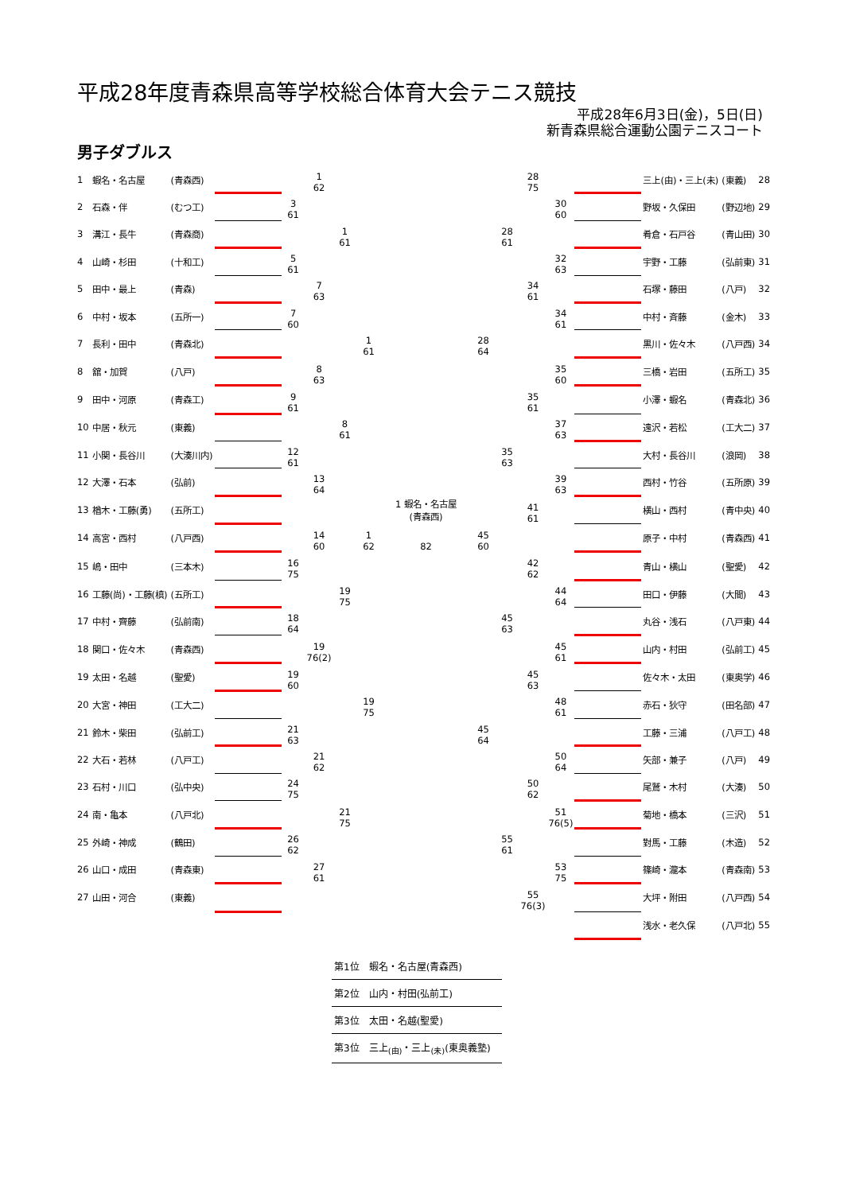平成28年度青森県高等学校総合体育大会テニス競技
平成28年6月3日(金)，5日(日)
新青森県総合運動公園テニスコート
男子ダブルス
| 1 | 蝦名・名古屋 | (青森西) | | | 1 62 | | | | | | 28 75 | | | 三上(由)・三上(未) | (東義) | 28 |
| 2 | 石森・伴 | (むつ工) | | 3 61 | | | | | | | | 30 60 | | 野坂・久保田 | (野辺地) | 29 |
| 3 | 溝江・長牛 | (青森商) | | | | 1 61 | | | | 28 61 | | | | 肴倉・石戸谷 | (青山田) | 30 |
| 4 | 山崎・杉田 | (十和工) | | 5 61 | | | | | | | | 32 63 | | 宇野・工藤 | (弘前東) | 31 |
| 5 | 田中・最上 | (青森) | | | 7 63 | | | | | | 34 61 | | | 石塚・藤田 | (八戸) | 32 |
| 6 | 中村・坂本 | (五所一) | | 7 60 | | | | | | | | 34 61 | | 中村・斉藤 | (金木) | 33 |
| 7 | 長利・田中 | (青森北) | | | | | 1 61 | | 28 64 | | | | | 黒川・佐々木 | (八戸西) | 34 |
| 8 | 舘・加賀 | (八戸) | | | 8 63 | | | | | | | 35 60 | | 三橋・岩田 | (五所工) | 35 |
| 9 | 田中・河原 | (青森工) | | 9 61 | | | | | | | 35 61 | | | 小澤・蝦名 | (青森北) | 36 |
| 10 | 中居・秋元 | (東義) | | | | 8 61 | | | | | | 37 63 | | 遠沢・若松 | (工大二) | 37 |
| 11 | 小関・長谷川 | (大湊川内) | | 12 61 | | | | | | 35 63 | | | | 大村・長谷川 | (浪岡) | 38 |
| 12 | 大澤・石本 | (弘前) | | | 13 64 | | | | | | | 39 63 | | 西村・竹谷 | (五所原) | 39 |
| 13 | 楢木・工藤(勇) | (五所工) | | | | | | 1 蝦名・名古屋 (青森西) | | | 41 61 | | | 横山・西村 | (青中央) | 40 |
| 14 | 高宮・西村 | (八戸西) | | | 14 60 | | 1 62 | 82 | 45 60 | | | | | 原子・中村 | (青森西) | 41 |
| 15 | 嶋・田中 | (三本木) | | 16 75 | | | | | | | 42 62 | | | 青山・横山 | (聖愛) | 42 |
| 16 | 工藤(尚)・工藤(槙) | (五所工) | | | | 19 75 | | | | | | 44 64 | | 田口・伊藤 | (大間) | 43 |
| 17 | 中村・齊藤 | (弘前南) | | 18 64 | | | | | | 45 63 | | | | 丸谷・浅石 | (八戸東) | 44 |
| 18 | 関口・佐々木 | (青森西) | | | 19 76(2) | | | | | | | 45 61 | | 山内・村田 | (弘前工) | 45 |
| 19 | 太田・名越 | (聖愛) | | 19 60 | | | | | | | 45 63 | | | 佐々木・太田 | (東奥学) | 46 |
| 20 | 大宮・神田 | (工大二) | | | | | 19 75 | | | | | 48 61 | | 赤石・狄守 | (田名部) | 47 |
| 21 | 鈴木・柴田 | (弘前工) | | 21 63 | | | | | 45 64 | | | | | 工藤・三浦 | (八戸工) | 48 |
| 22 | 大石・若林 | (八戸工) | | | 21 62 | | | | | | | 50 64 | | 矢部・兼子 | (八戸) | 49 |
| 23 | 石村・川口 | (弘中央) | | 24 75 | | | | | | | 50 62 | | | 尾鷲・木村 | (大湊) | 50 |
| 24 | 南・亀本 | (八戸北) | | | | 21 75 | | | | | | 51 76(5) | | 菊地・橋本 | (三沢) | 51 |
| 25 | 外崎・神成 | (鶴田) | | 26 62 | | | | | | 55 61 | | | | 對馬・工藤 | (木造) | 52 |
| 26 | 山口・成田 | (青森東) | | | 27 61 | | | | | | | 53 75 | | 篠崎・瀧本 | (青森南) | 53 |
| 27 | 山田・河合 | (東義) | | | | | | | | | 55 76(3) | | | 大坪・附田 | (八戸西) | 54 |
| | | | | | | | | | | | | | | 浅水・老久保 | (八戸北) | 55 |
第1位　蝦名・名古屋(青森西)
第2位　山内・村田(弘前工)
第3位　太田・名越(聖愛)
第3位　三上<sub>(由)</sub>・三上<sub>(未)</sub>(東奥義塾)